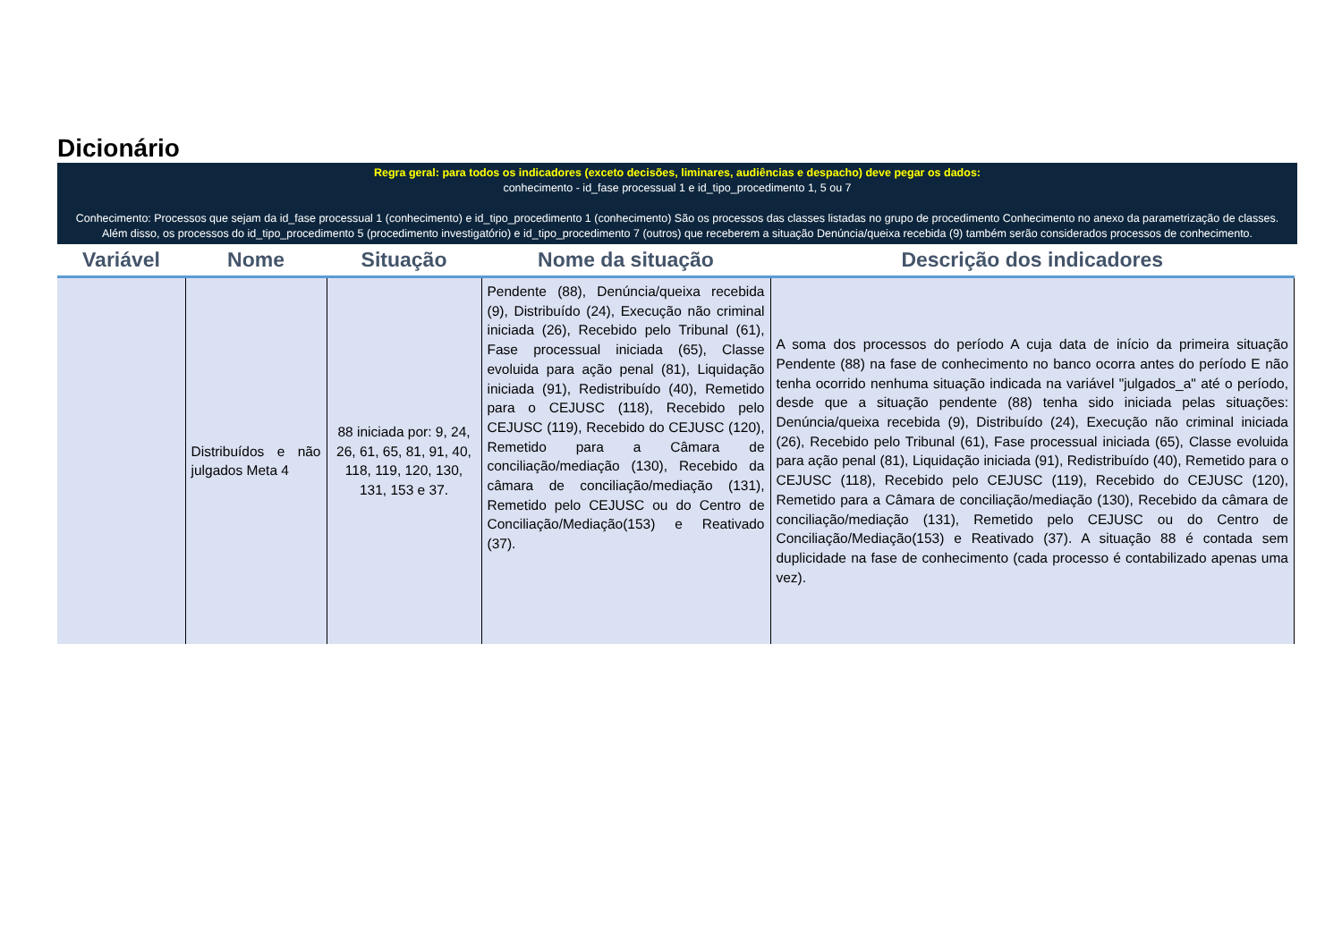Dicionário
Regra geral: para todos os indicadores (exceto decisões, liminares, audiências e despacho) deve pegar os dados:
conhecimento - id_fase processual 1 e id_tipo_procedimento 1, 5 ou 7
Conhecimento: Processos que sejam da id_fase processual 1 (conhecimento) e id_tipo_procedimento 1 (conhecimento) São os processos das classes listadas no grupo de procedimento Conhecimento no anexo da parametrização de classes. Além disso, os processos do id_tipo_procedimento 5 (procedimento investigatório) e id_tipo_procedimento 7 (outros) que receberem a situação Denúncia/queixa recebida (9) também serão considerados processos de conhecimento.
| Variável | Nome | Situação | Nome da situação | Descrição dos indicadores |
| --- | --- | --- | --- | --- |
| | Distribuídos e não julgados Meta 4 | 88 iniciada por: 9, 24, 26, 61, 65, 81, 91, 40, 118, 119, 120, 130, 131, 153 e 37. | Pendente (88), Denúncia/queixa recebida (9), Distribuído (24), Execução não criminal iniciada (26), Recebido pelo Tribunal (61), Fase processual iniciada (65), Classe evoluida para ação penal (81), Liquidação iniciada (91), Redistribuído (40), Remetido para o CEJUSC (118), Recebido pelo CEJUSC (119), Recebido do CEJUSC (120), Remetido para a Câmara de conciliação/mediação (130), Recebido da câmara de conciliação/mediação (131), Remetido pelo CEJUSC ou do Centro de Conciliação/Mediação(153) e Reativado (37). | A soma dos processos do período A cuja data de início da primeira situação Pendente (88) na fase de conhecimento no banco ocorra antes do período E não tenha ocorrido nenhuma situação indicada na variável "julgados_a" até o período, desde que a situação pendente (88) tenha sido iniciada pelas situações: Denúncia/queixa recebida (9), Distribuído (24), Execução não criminal iniciada (26), Recebido pelo Tribunal (61), Fase processual iniciada (65), Classe evoluida para ação penal (81), Liquidação iniciada (91), Redistribuído (40), Remetido para o CEJUSC (118), Recebido pelo CEJUSC (119), Recebido do CEJUSC (120), Remetido para a Câmara de conciliação/mediação (130), Recebido da câmara de conciliação/mediação (131), Remetido pelo CEJUSC ou do Centro de Conciliação/Mediação(153) e Reativado (37). A situação 88 é contada sem duplicidade na fase de conhecimento (cada processo é contabilizado apenas uma vez). |